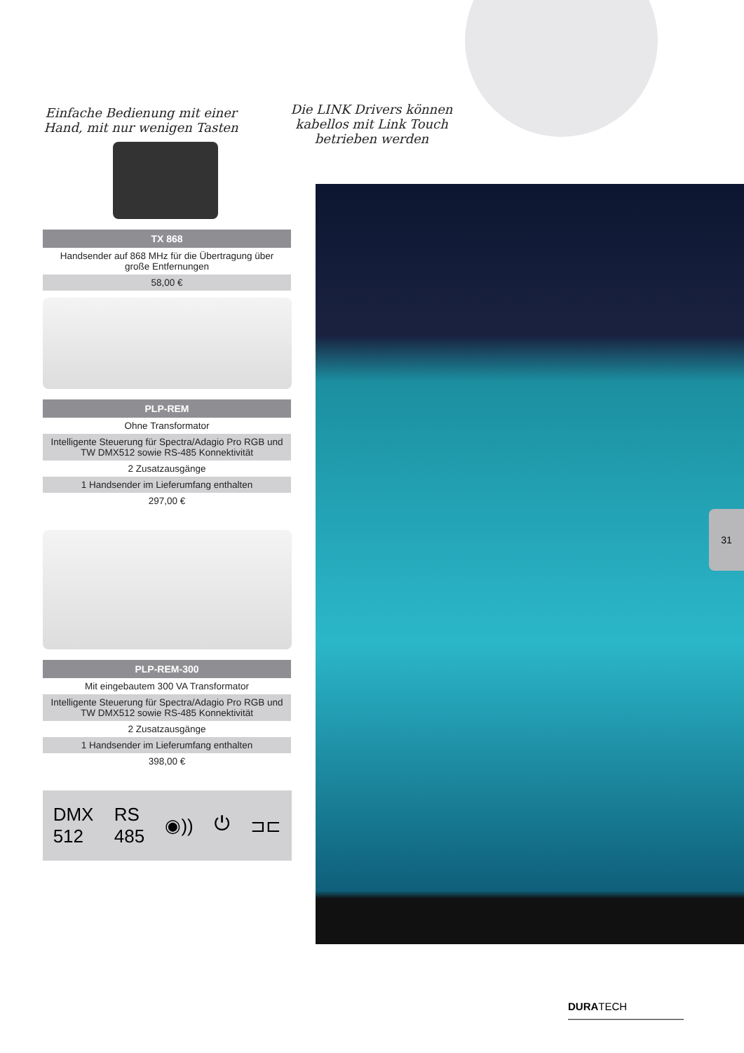Die LINK Drivers können kabellos mit Link Touch betrieben werden
31
Einfache Bedienung mit einer Hand, mit nur wenigen Tasten
| TX 868 |
| --- |
| Handsender auf 868 MHz für die Übertragung über große Entfernungen |
| 58,00 € |
| PLP-REM |
| --- |
| Ohne Transformator |
| Intelligente Steuerung für Spectra/Adagio Pro RGB und TW DMX512 sowie RS-485 Konnektivität |
| 2 Zusatzausgänge |
| 1 Handsender im Lieferumfang enthalten |
| 297,00 € |
| PLP-REM-300 |
| --- |
| Mit eingebautem 300 VA Transformator |
| Intelligente Steuerung für Spectra/Adagio Pro RGB und TW DMX512 sowie RS-485 Konnektivität |
| 2 Zusatzausgänge |
| 1 Handsender im Lieferumfang enthalten |
| 398,00 € |
DMX
512 RS
485 ◉)) ⏻ ⊐⊏
DURATECH ———————————